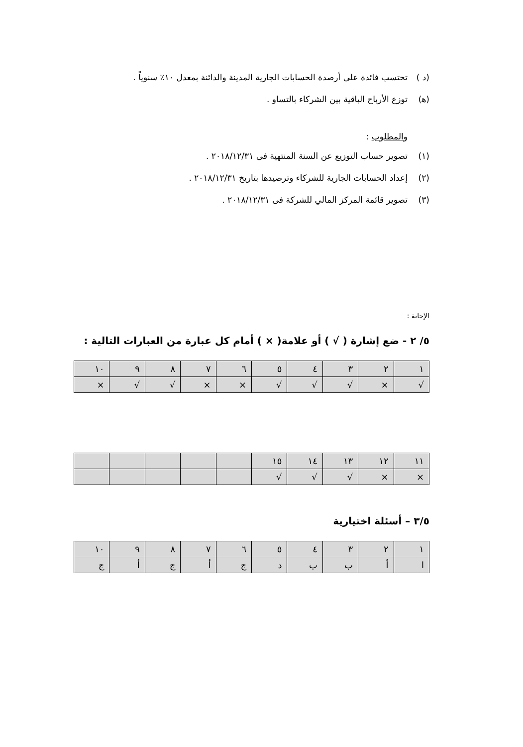(د ) تحتسب فائدة على أرصدة الحسابات الجارية المدينة والدائنة بمعدل ١٠٪ سنوياً .
(ﻫ) توزع الأرباح الباقية بين الشركاء بالتساو .
والمطلوب :
(١) تصوير حساب التوزيع عن السنة المنتهية فى ٢٠١٨/١٢/٣١ .
(٢) إعداد الحسابات الجارية للشركاء وترصيدها بتاريخ ٢٠١٨/١٢/٣١ .
(٣) تصوير قائمة المركز المالي للشركة فى ٢٠١٨/١٢/٣١ .
الإجابة :
٥/ ٢ - ضع إشارة ( √ ) أو علامة( × ) أمام كل عبارة من العبارات التالية :
| ١ | ٢ | ٣ | ٤ | ٥ | ٦ | ٧ | ٨ | ٩ | ١٠ |
| √ | × | √ | √ | √ | × | × | √ | √ | × |
| ١١ | ١٢ | ١٣ | ١٤ | ١٥ | | | | | |
| × | × | √ | √ | √ | | | | | |
٣/٥ – أسئلة اختيارية
| ١ | ٢ | ٣ | ٤ | ٥ | ٦ | ٧ | ٨ | ٩ | ١٠ |
| ا | أ | ب | ب | د | ج | أ | ج | أ | ج |